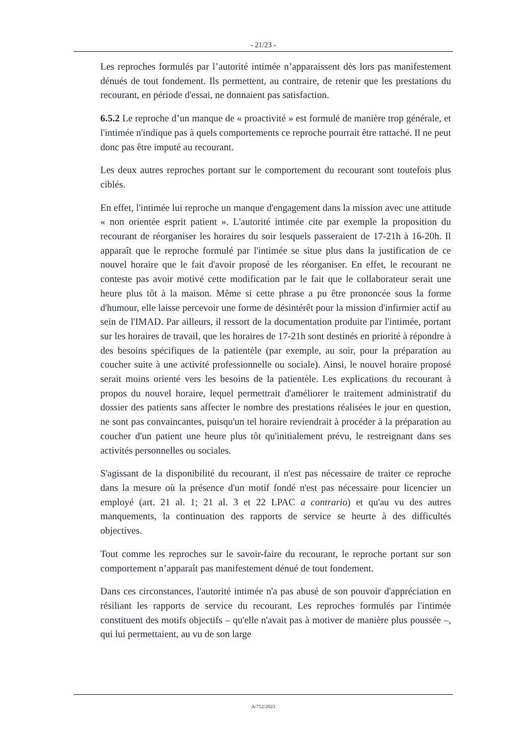- 21/23 -
Les reproches formulés par l’autorité intimée n’apparaissent dès lors pas manifestement dénués de tout fondement. Ils permettent, au contraire, de retenir que les prestations du recourant, en période d'essai, ne donnaient pas satisfaction.
6.5.2 Le reproche d’un manque de « proactivité » est formulé de manière trop générale, et l'intimée n'indique pas à quels comportements ce reproche pourrait être rattaché. Il ne peut donc pas être imputé au recourant.
Les deux autres reproches portant sur le comportement du recourant sont toutefois plus ciblés.
En effet, l'intimée lui reproche un manque d'engagement dans la mission avec une attitude « non orientée esprit patient ». L'autorité intimée cite par exemple la proposition du recourant de réorganiser les horaires du soir lesquels passeraient de 17-21h à 16-20h. Il apparaît que le reproche formulé par l'intimée se situe plus dans la justification de ce nouvel horaire que le fait d'avoir proposé de les réorganiser. En effet, le recourant ne conteste pas avoir motivé cette modification par le fait que le collaborateur serait une heure plus tôt à la maison. Même si cette phrase a pu être prononcée sous la forme d'humour, elle laisse percevoir une forme de désintérêt pour la mission d'infirmier actif au sein de l'IMAD. Par ailleurs, il ressort de la documentation produite par l'intimée, portant sur les horaires de travail, que les horaires de 17-21h sont destinés en priorité à répondre à des besoins spécifiques de la patientèle (par exemple, au soir, pour la préparation au coucher suite à une activité professionnelle ou sociale). Ainsi, le nouvel horaire proposé serait moins orienté vers les besoins de la patientèle. Les explications du recourant à propos du nouvel horaire, lequel permettrait d'améliorer le traitement administratif du dossier des patients sans affecter le nombre des prestations réalisées le jour en question, ne sont pas convaincantes, puisqu'un tel horaire reviendrait à procéder à la préparation au coucher d'un patient une heure plus tôt qu'initialement prévu, le restreignant dans ses activités personnelles ou sociales.
S'agissant de la disponibilité du recourant, il n'est pas nécessaire de traiter ce reproche dans la mesure où la présence d'un motif fondé n'est pas nécessaire pour licencier un employé (art. 21 al. 1; 21 al. 3 et 22 LPAC a contrario) et qu'au vu des autres manquements, la continuation des rapports de service se heurte à des difficultés objectives.
Tout comme les reproches sur le savoir-faire du recourant, le reproche portant sur son comportement n’apparaît pas manifestement dénué de tout fondement.
Dans ces circonstances, l'autorité intimée n'a pas abusé de son pouvoir d'appréciation en résiliant les rapports de service du recourant. Les reproches formulés par l'intimée constituent des motifs objectifs – qu'elle n'avait pas à motiver de manière plus poussée –, qui lui permettaient, au vu de son large
A/752/2023